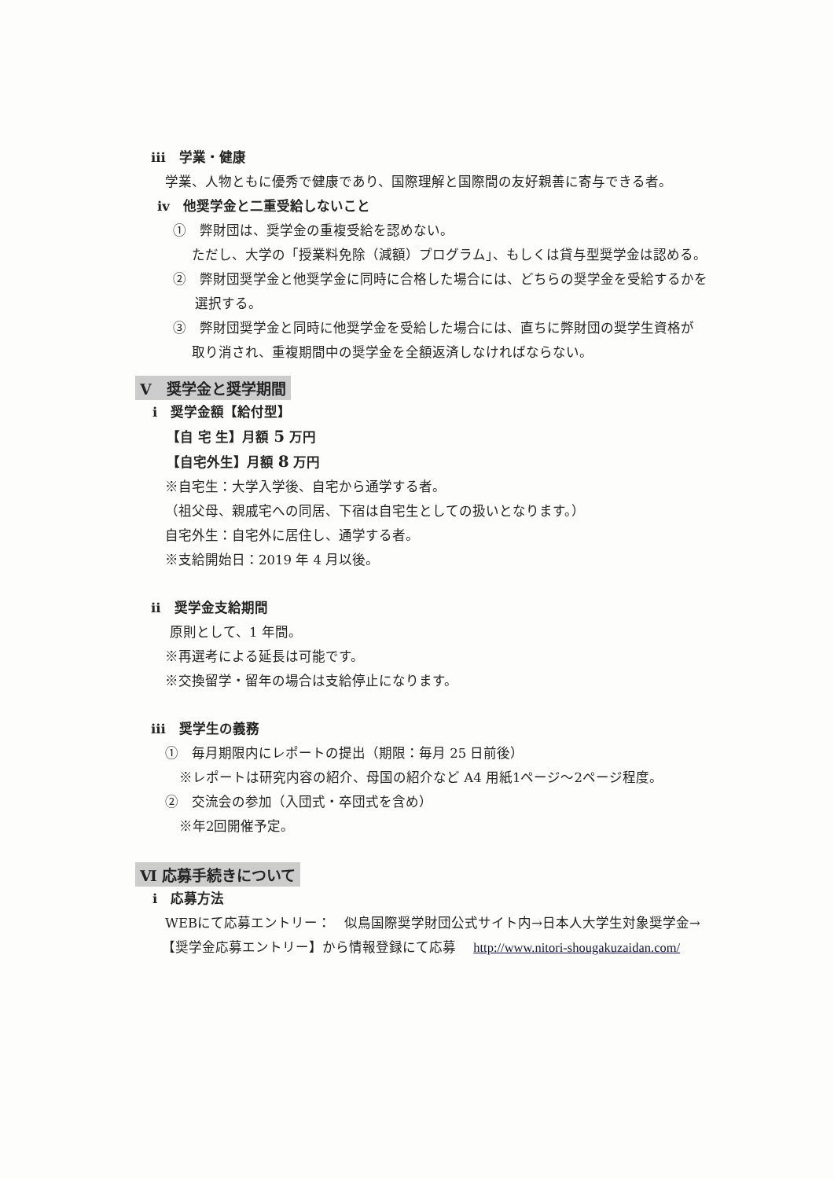iii　学業・健康
学業、人物ともに優秀で健康であり、国際理解と国際間の友好親善に寄与できる者。
iv　他奨学金と二重受給しないこと
①　弊財団は、奨学金の重複受給を認めない。
ただし、大学の「授業料免除（減額）プログラム」、もしくは貸与型奨学金は認める。
②　弊財団奨学金と他奨学金に同時に合格した場合には、どちらの奨学金を受給するかを
選択する。
③　弊財団奨学金と同時に他奨学金を受給した場合には、直ちに弊財団の奨学生資格が
取り消され、重複期間中の奨学金を全額返済しなければならない。
V　奨学金と奨学期間
i　奨学金額【給付型】
【自 宅 生】月額 5 万円
【自宅外生】月額 8 万円
※自宅生：大学入学後、自宅から通学する者。
（祖父母、親戚宅への同居、下宿は自宅生としての扱いとなります。）
自宅外生：自宅外に居住し、通学する者。
※支給開始日：2019 年 4 月以後。
ii　奨学金支給期間
原則として、1 年間。
※再選考による延長は可能です。
※交換留学・留年の場合は支給停止になります。
iii　奨学生の義務
①　毎月期限内にレポートの提出（期限：毎月 25 日前後）
※レポートは研究内容の紹介、母国の紹介など A4 用紙1ページ～2ページ程度。
②　交流会の参加（入団式・卒団式を含め）
※年2回開催予定。
Ⅵ 応募手続きについて
i　応募方法
WEBにて応募エントリー：　似鳥国際奨学財団公式サイト内→日本人大学生対象奨学金→
【奨学金応募エントリー】から情報登録にて応募　 http://www.nitori-shougakuzaidan.com/